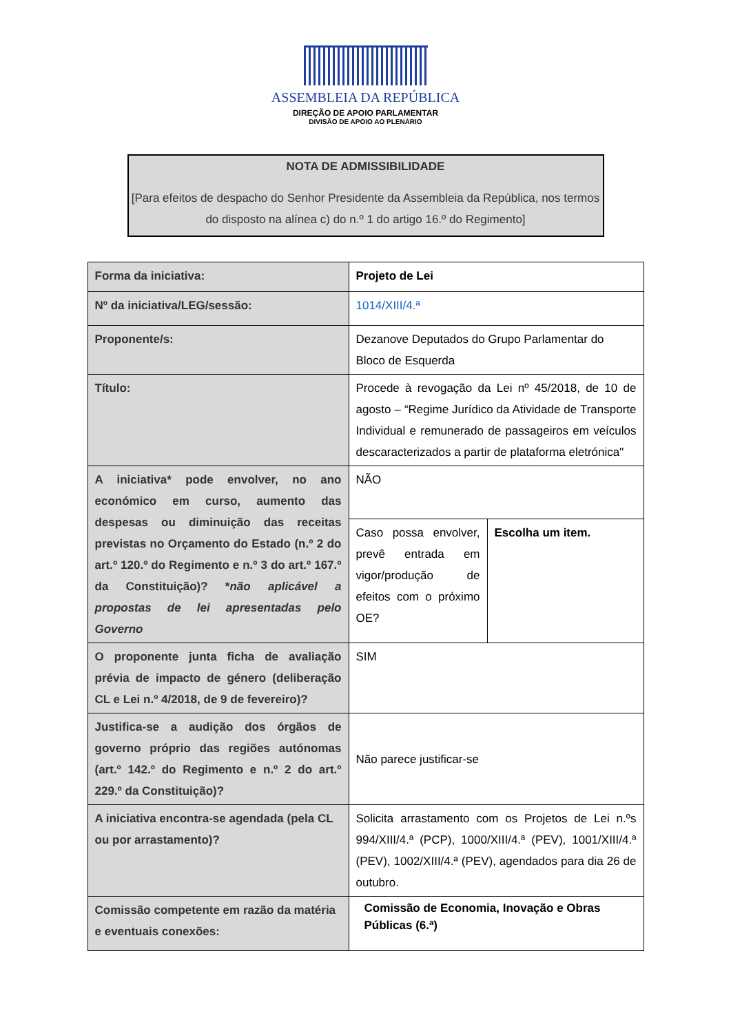ASSEMBLEIA DA REPÚBLICA
DIREÇÃO DE APOIO PARLAMENTAR
DIVISÃO DE APOIO AO PLENÁRIO
NOTA DE ADMISSIBILIDADE
[Para efeitos de despacho do Senhor Presidente da Assembleia da República, nos termos do disposto na alínea c) do n.º 1 do artigo 16.º do Regimento]
| Forma da iniciativa: | Projeto de Lei | |
| Nº da iniciativa/LEG/sessão: | 1014/XIII/4.ª | |
| Proponente/s: | Dezanove Deputados do Grupo Parlamentar do Bloco de Esquerda | |
| Título: | Procede à revogação da Lei nº 45/2018, de 10 de agosto – “Regime Jurídico da Atividade de Transporte Individual e remunerado de passageiros em veículos descaracterizados a partir de plataforma eletrónica" | |
| A iniciativa* pode envolver, no ano económico em curso, aumento das despesas ou diminuição das receitas previstas no Orçamento do Estado (n.º 2 do art.º 120.º do Regimento e n.º 3 do art.º 167.º da Constituição)? * não aplicável a propostas de lei apresentadas pelo Governo | NÃO | |
| | Caso possa envolver, prevê entrada em vigor/produção de efeitos com o próximo OE? | Escolha um item. |
| O proponente junta ficha de avaliação prévia de impacto de género (deliberação CL e Lei n.º 4/2018, de 9 de fevereiro)? | SIM | |
| Justifica-se a audição dos órgãos de governo próprio das regiões autónomas (art.º 142.º do Regimento e n.º 2 do art.º 229.º da Constituição)? | Não parece justificar-se | |
| A iniciativa encontra-se agendada (pela CL ou por arrastamento)? | Solicita arrastamento com os Projetos de Lei n.ºs 994/XIII/4.ª (PCP), 1000/XIII/4.ª (PEV), 1001/XIII/4.ª (PEV), 1002/XIII/4.ª (PEV), agendados para dia 26 de outubro. | |
| Comissão competente em razão da matéria e eventuais conexões: | Comissão de Economia, Inovação e Obras Públicas (6.ª) | |